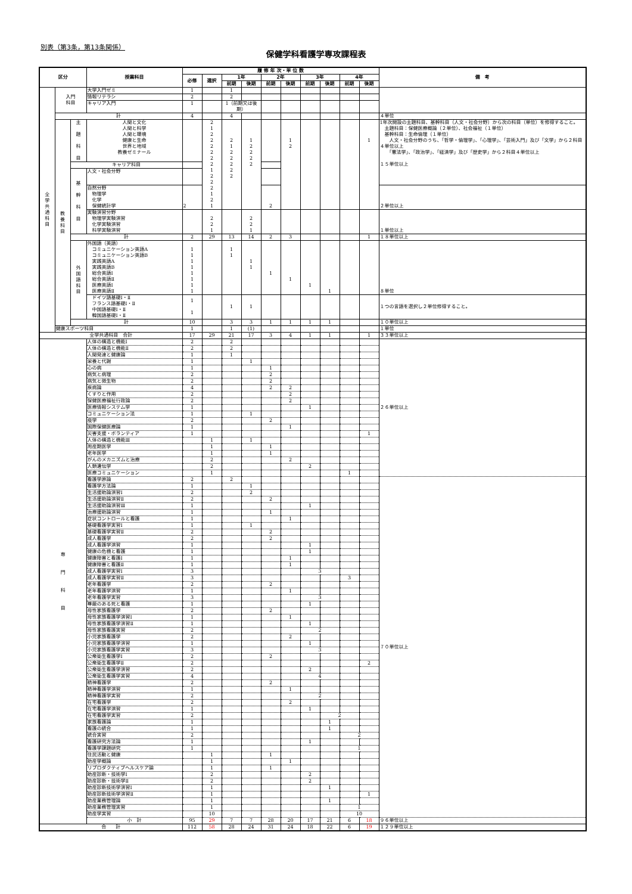別表（第3条，第13条関係）
保健学科看護学専攻課程表
| 区分 | | | 授業科目 | 履 修 年 次・単 位 数 | | | | | | | | | | 備 考 |
| --- | --- | --- | --- | --- | --- | --- | --- | --- | --- | --- | --- | --- | --- | --- |
| | | | | 必修 | 選択 | 1年 | | 2年 | | 3年 | | 4年 | | |
| | | | | | | 前期 | 後期 | 前期 | 後期 | 前期 | 後期 | 前期 | 後期 | |
| 全 学 共 通 科 目 | 入門 科目 | | 大学入門ゼミ | 1 | | 1 | | | | | | | | |
| | | | 情報リテラシ | 2 | | 2 | | | | | | | | |
| | | | キャリア入門 | 1 | | 1（前期又は後期） | | | | | | | | |
| | 計 | | | 4 | | 4 | | | | | | | | ４単位 |
| | 教 養 科 目 | 主 題 科 目 | 人間と文化 人間と科学 人間と環境 健康と生命 世界と地域 教養ゼミナール | | 2 1 2 2 2 2 2 2 1 2 2 2 1 2 1 | 2 1 2 2 2 2 2 | 1 2 2 2 2 | | 1 2 | | | | 1 | 1年次開設の主題科目、基幹科目（人文・社会分野）から次の科目（単位）を修得すること。 主題科目：保健医療概論（２単位）、社会福祉（１単位） 基幹科目：生命倫理（１単位） 人文・社会分野のうち、「哲学・倫理学」、「心理学」、「芸術入門」及び「文学」から２科目４単位以上 「憲法学」、「政治学」、「経済学」及び「歴史学」から２科目４単位以上 １５単位以上 |
| | | キャリア科目 | | | | | | | | | | | | |
| | | 基 幹 科 目 | 人文・社会分野 | | | | | | | | | | | |
| | | | 自然分野 物理学 化学 保健統計学 | 2 | | | | 2 | | | | | | ２単位以上 |
| | | | 実験演習分野 物理学実験演習 化学実験演習 科学実験演習 | | 2 2 1 | | 2 2 1 | | | | | | | １単位以上 |
| | | 計 | | 2 | 29 | 13 | 14 | 2 | 3 | | | | 1 | １８単位以上 |
| | | 外 国 語 科 目 | 外国語（英語） コミュニケーション英語A コミュニケーション英語B 実践英語A 実践英語B 総合英語Ⅰ 総合英語Ⅱ 医療英語Ⅰ 医療英語Ⅱ | 1 1 1 1 1 1 1 1 | | 1 1 | 1 1 | 1 | 1 | 1 | 1 | | | ８単位 |
| | | | ドイツ語基礎Ⅰ・Ⅱ フランス語基礎Ⅰ・Ⅱ 中国語基礎Ⅰ・Ⅱ 韓国語基礎Ⅰ・Ⅱ | 1 1 | | 1 | 1 | | | | | | | １つの言語を選択し２単位修得すること。 |
| | | 計 | | 10 | | 3 | 3 | 1 | 1 | 1 | 1 | | | １０単位以上 |
| | 健康スポーツ科目 | | | 1 | | 1 | (1) | | | | | | | １単位 |
| 全学共通科目 合計 | | | | 17 | 29 | 21 | 17 | 3 | 4 | 1 | 1 | | 1 | ３３単位以上 |
| 専 門 科 目 | | | 人体の構造と機能Ⅰ | 2 | | 2 | | | | | | | | ２６単位以上 |
| | | | 人体の構造と機能Ⅱ | 2 | | 2 | | | | | | | | |
| | | | 人間発達と健康論 | 1 | | 1 | | | | | | | | |
| | | | 栄養と代謝 | 1 | | | 1 | | | | | | | |
| | | | 心の病 | 1 | | | | 1 | | | | | | |
| | | | 病気と病理 | 2 | | | | 2 | | | | | | |
| | | | 病気と微生物 | 2 | | | | 2 | | | | | | |
| | | | 疾病論 | 4 | | | | 2 | 2 | | | | | |
| | | | くすりと作用 | 2 | | | | | 2 | | | | | |
| | | | 保健医療福祉行政論 | 2 | | | | | 2 | | | | | |
| | | | 医療情報システム学 | 1 | | | | | | 1 | | | | |
| | | | コミュニケーション法 | 1 | | | 1 | | | | | | | |
| | | | 疫学 | 2 | | | | 2 | | | | | | |
| | | | 国際保健医療論 | 1 | | | | | 1 | | | | | |
| | | | 災害支援・ボランティア | 1 | | | | | | | | | 1 | |
| | | | 人体の構造と機能Ⅲ | | 1 | | 1 | | | | | | | |
| | | | 周産期医学 | | 1 | | | 1 | | | | | | |
| | | | 老年医学 | | 1 | | | 1 | | | | | | |
| | | | がんのメカニズムと治療 | | 2 | | | | 2 | | | | | |
| | | | 人類遺伝学 | | 2 | | | | | 2 | | | | |
| | | | 医療コミュニケーション | | 1 | | | | | | | 1 | | |
| | | | 看護学原論 | 2 | | 2 | | | | | | | | ７０単位以上 |
| | | | 看護学方法論 | 1 | | | 1 | | | | | | | |
| | | | 生活援助論演習Ⅰ | 2 | | | 2 | | | | | | | |
| | | | 生活援助論演習Ⅱ | 2 | | | | 2 | | | | | | |
| | | | 生活援助論演習Ⅲ | 1 | | | | | | 1 | | | | |
| | | | 治療援助論演習 | 1 | | | | 1 | | | | | | |
| | | | 症状コントロールと看護 | 1 | | | | | 1 | | | | | |
| | | | 基礎看護学実習Ⅰ | 1 | | | 1 | | | | | | | |
| | | | 基礎看護学実習Ⅱ | 2 | | | | 2 | | | | | | |
| | | | 成人看護学 | 2 | | | | 2 | | | | | | |
| | | | 成人看護学演習 | 1 | | | | | | 1 | | | | |
| | | | 健康の危機と看護 | 1 | | | | | | 1 | | | | |
| | | | 健康障害と看護Ⅰ | 1 | | | | | 1 | | | | | |
| | | | 健康障害と看護Ⅱ | 1 | | | | | 1 | | | | | |
| | | | 成人看護学実習Ⅰ | 3 | | | | | | 3 | | | | |
| | | | 成人看護学実習Ⅱ | 3 | | | | | | | | 3 | | |
| | | | 老年看護学 | 2 | | | | 2 | | | | | | |
| | | | 老年看護学演習 | 1 | | | | | 1 | | | | | |
| | | | 老年看護学実習 | 3 | | | | | | 3 | | | | |
| | | | 尊厳のある死と看護 | 1 | | | | | | 1 | | | | |
| | | | 母性家族看護学 | 2 | | | | 2 | | | | | | |
| | | | 母性家族看護学演習Ⅰ | 1 | | | | | 1 | | | | | |
| | | | 母性家族看護学演習Ⅱ | 1 | | | | | | 1 | | | | |
| | | | 母性家族看護実習 | 2 | | | | | | 2 | | | | |
| | | | 小児家族看護学 | 2 | | | | | 2 | | | | | |
| | | | 小児家族看護学演習 | 1 | | | | | | 1 | | | | |
| | | | 小児家族看護学実習 | 3 | | | | | | 3 | | | | |
| | | | 公衆衛生看護学Ⅰ | 2 | | | | 2 | | | | | | |
| | | | 公衆衛生看護学Ⅱ | 2 | | | | | | | | | 2 | |
| | | | 公衆衛生看護学演習 | 2 | | | | | | 2 | | | | |
| | | | 公衆衛生看護学実習 | 4 | | | | | | 4 | | | | |
| | | | 精神看護学 | 2 | | | | 2 | | | | | | |
| | | | 精神看護学演習 | 1 | | | | | 1 | | | | | |
| | | | 精神看護学実習 | 2 | | | | | | 2 | | | | |
| | | | 在宅看護学 | 2 | | | | | 2 | | | | | |
| | | | 在宅看護学演習 | 1 | | | | | | 1 | | | | |
| | | | 在宅看護学実習 | 2 | | | | | | | 2 | | | |
| | | | 家族看護論 | 1 | | | | | | | 1 | | | |
| | | | 看護の統合 | 1 | | | | | | | 1 | | | |
| | | | 統合実習 | 2 | | | | | | | | 2 | | |
| | | | 看護研究方法論 | 1 | | | | | | 1 | | | | |
| | | | 看護学課題研究 | 1 | | | | | | | | 1 | | |
| | | | 住民活動と健康 | | 1 | | | 1 | | | | | | |
| | | | 助産学概論 | | 1 | | | | 1 | | | | | |
| | | | リプロダクティブヘルスケア論 | | 1 | | | 1 | | | | | | |
| | | | 助産診断・技術学Ⅰ | | 2 | | | | | 2 | | | | |
| | | | 助産診断・技術学Ⅱ | | 2 | | | | | 2 | | | | |
| | | | 助産診断技術学演習Ⅰ | | 1 | | | | | | 1 | | | |
| | | | 助産診断技術学演習Ⅱ | | 1 | | | | | | | | 1 | |
| | | | 助産業務管理論 | | 1 | | | | | | 1 | | | |
| | | | 助産業務管理実習 | | 1 | | | | | | | 1 | | |
| | | | 助産学実習 | | 10 | | | | | | | 10 | | |
| | | | 小 計 | 95 | 29 | 7 | 7 | 28 | 20 | 17 | 21 | 6 | 18 | ９６単位以上 |
| 合 計 | | | | 112 | 58 | 28 | 24 | 31 | 24 | 18 | 22 | 6 | 19 | １２９単位以上 |